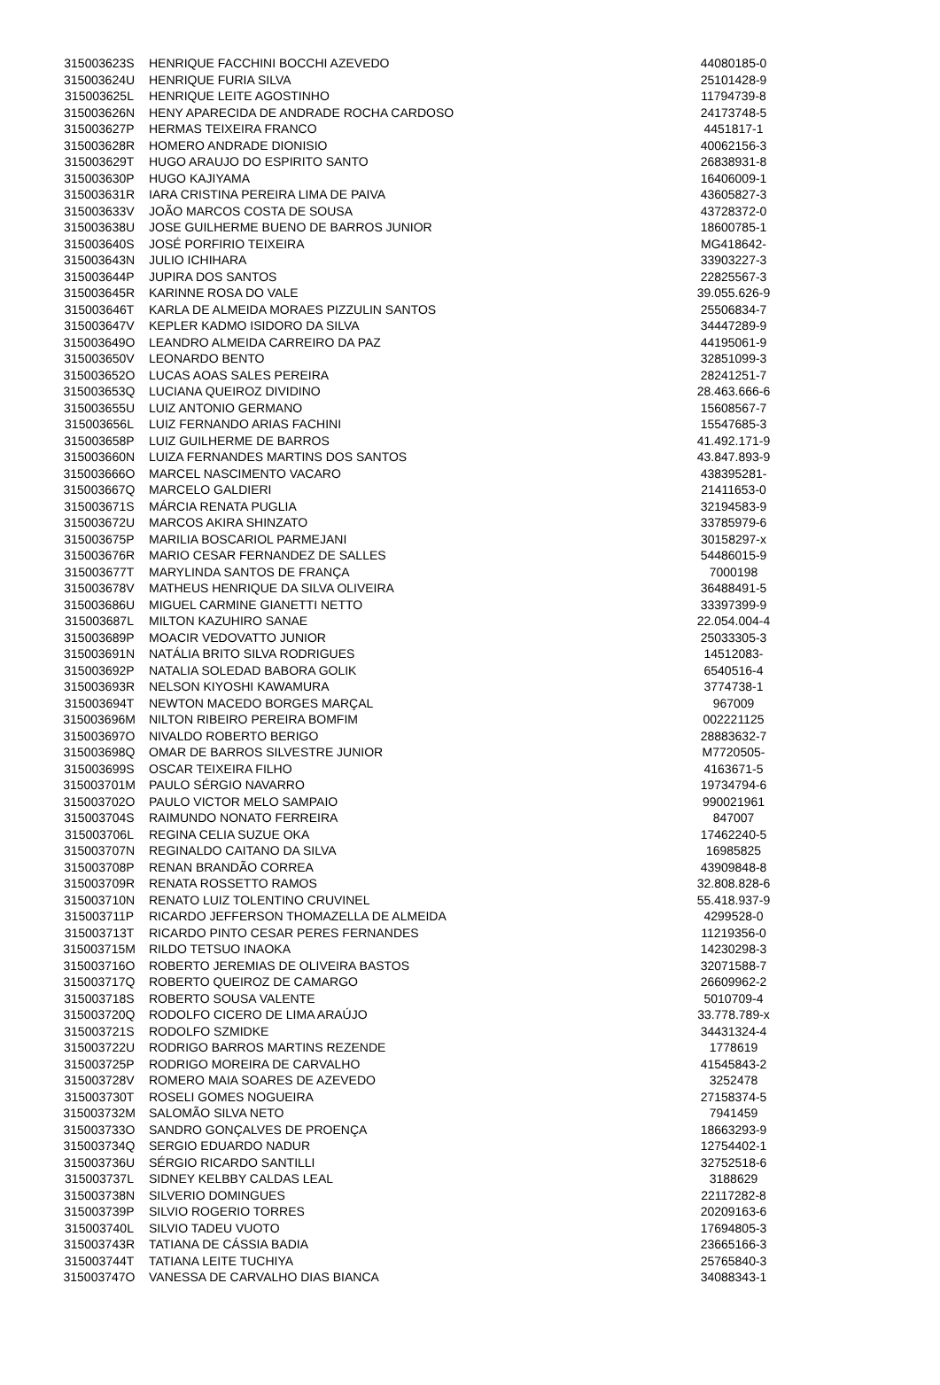| 315003623S | HENRIQUE FACCHINI BOCCHI AZEVEDO | 44080185-0 |
| 315003624U | HENRIQUE FURIA SILVA | 25101428-9 |
| 315003625L | HENRIQUE LEITE AGOSTINHO | 11794739-8 |
| 315003626N | HENY APARECIDA DE ANDRADE ROCHA CARDOSO | 24173748-5 |
| 315003627P | HERMAS TEIXEIRA FRANCO | 4451817-1 |
| 315003628R | HOMERO ANDRADE DIONISIO | 40062156-3 |
| 315003629T | HUGO ARAUJO DO ESPIRITO SANTO | 26838931-8 |
| 315003630P | HUGO KAJIYAMA | 16406009-1 |
| 315003631R | IARA CRISTINA PEREIRA LIMA DE PAIVA | 43605827-3 |
| 315003633V | JOÃO MARCOS COSTA DE SOUSA | 43728372-0 |
| 315003638U | JOSE GUILHERME BUENO DE BARROS JUNIOR | 18600785-1 |
| 315003640S | JOSÉ PORFIRIO TEIXEIRA | MG418642- |
| 315003643N | JULIO ICHIHARA | 33903227-3 |
| 315003644P | JUPIRA DOS SANTOS | 22825567-3 |
| 315003645R | KARINNE ROSA DO VALE | 39.055.626-9 |
| 315003646T | KARLA DE ALMEIDA MORAES PIZZULIN SANTOS | 25506834-7 |
| 315003647V | KEPLER KADMO ISIDORO DA SILVA | 34447289-9 |
| 315003649O | LEANDRO ALMEIDA CARREIRO DA PAZ | 44195061-9 |
| 315003650V | LEONARDO BENTO | 32851099-3 |
| 315003652O | LUCAS AOAS SALES PEREIRA | 28241251-7 |
| 315003653Q | LUCIANA QUEIROZ DIVIDINO | 28.463.666-6 |
| 315003655U | LUIZ ANTONIO GERMANO | 15608567-7 |
| 315003656L | LUIZ FERNANDO ARIAS FACHINI | 15547685-3 |
| 315003658P | LUIZ GUILHERME DE BARROS | 41.492.171-9 |
| 315003660N | LUIZA FERNANDES MARTINS DOS SANTOS | 43.847.893-9 |
| 315003666O | MARCEL NASCIMENTO VACARO | 438395281- |
| 315003667Q | MARCELO GALDIERI | 21411653-0 |
| 315003671S | MÁRCIA RENATA PUGLIA | 32194583-9 |
| 315003672U | MARCOS AKIRA SHINZATO | 33785979-6 |
| 315003675P | MARILIA BOSCARIOL PARMEJANI | 30158297-x |
| 315003676R | MARIO CESAR FERNANDEZ DE SALLES | 54486015-9 |
| 315003677T | MARYLINDA SANTOS DE FRANÇA | 7000198 |
| 315003678V | MATHEUS HENRIQUE DA SILVA OLIVEIRA | 36488491-5 |
| 315003686U | MIGUEL CARMINE GIANETTI NETTO | 33397399-9 |
| 315003687L | MILTON KAZUHIRO SANAE | 22.054.004-4 |
| 315003689P | MOACIR VEDOVATTO JUNIOR | 25033305-3 |
| 315003691N | NATÁLIA BRITO SILVA RODRIGUES | 14512083- |
| 315003692P | NATALIA SOLEDAD BABORA GOLIK | 6540516-4 |
| 315003693R | NELSON KIYOSHI KAWAMURA | 3774738-1 |
| 315003694T | NEWTON MACEDO BORGES MARÇAL | 967009 |
| 315003696M | NILTON RIBEIRO PEREIRA BOMFIM | 002221125 |
| 315003697O | NIVALDO ROBERTO BERIGO | 28883632-7 |
| 315003698Q | OMAR DE BARROS SILVESTRE JUNIOR | M7720505- |
| 315003699S | OSCAR TEIXEIRA FILHO | 4163671-5 |
| 315003701M | PAULO SÉRGIO NAVARRO | 19734794-6 |
| 315003702O | PAULO VICTOR MELO SAMPAIO | 990021961 |
| 315003704S | RAIMUNDO NONATO FERREIRA | 847007 |
| 315003706L | REGINA CELIA SUZUE OKA | 17462240-5 |
| 315003707N | REGINALDO CAITANO DA SILVA | 16985825 |
| 315003708P | RENAN BRANDÃO CORREA | 43909848-8 |
| 315003709R | RENATA ROSSETTO RAMOS | 32.808.828-6 |
| 315003710N | RENATO LUIZ TOLENTINO CRUVINEL | 55.418.937-9 |
| 315003711P | RICARDO JEFFERSON THOMAZELLA DE ALMEIDA | 4299528-0 |
| 315003713T | RICARDO PINTO CESAR PERES FERNANDES | 11219356-0 |
| 315003715M | RILDO TETSUO INAOKA | 14230298-3 |
| 315003716O | ROBERTO JEREMIAS DE OLIVEIRA BASTOS | 32071588-7 |
| 315003717Q | ROBERTO QUEIROZ DE CAMARGO | 26609962-2 |
| 315003718S | ROBERTO SOUSA VALENTE | 5010709-4 |
| 315003720Q | RODOLFO CICERO DE LIMA ARAÚJO | 33.778.789-x |
| 315003721S | RODOLFO SZMIDKE | 34431324-4 |
| 315003722U | RODRIGO BARROS MARTINS REZENDE | 1778619 |
| 315003725P | RODRIGO MOREIRA DE CARVALHO | 41545843-2 |
| 315003728V | ROMERO MAIA SOARES DE AZEVEDO | 3252478 |
| 315003730T | ROSELI GOMES NOGUEIRA | 27158374-5 |
| 315003732M | SALOMÃO SILVA NETO | 7941459 |
| 315003733O | SANDRO GONÇALVES DE PROENÇA | 18663293-9 |
| 315003734Q | SERGIO EDUARDO NADUR | 12754402-1 |
| 315003736U | SÉRGIO RICARDO SANTILLI | 32752518-6 |
| 315003737L | SIDNEY KELBBY CALDAS LEAL | 3188629 |
| 315003738N | SILVERIO DOMINGUES | 22117282-8 |
| 315003739P | SILVIO ROGERIO TORRES | 20209163-6 |
| 315003740L | SILVIO TADEU VUOTO | 17694805-3 |
| 315003743R | TATIANA DE CÁSSIA BADIA | 23665166-3 |
| 315003744T | TATIANA LEITE TUCHIYA | 25765840-3 |
| 315003747O | VANESSA DE CARVALHO DIAS BIANCA | 34088343-1 |